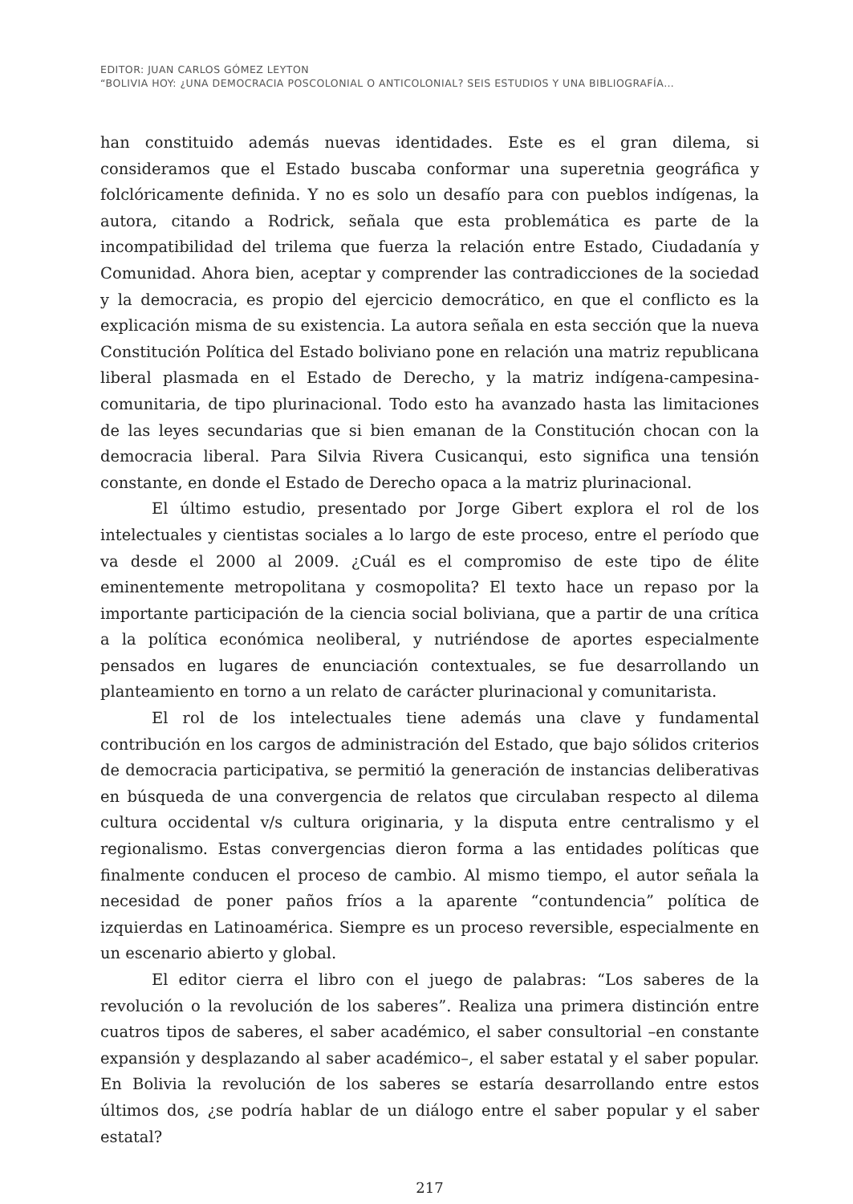EDITOR: JUAN CARLOS GÓMEZ LEYTON
“BOLIVIA HOY: ¿UNA DEMOCRACIA POSCOLONIAL O ANTICOLONIAL? SEIS ESTUDIOS Y UNA BIBLIOGRAFÍA…
han constituido además nuevas identidades. Este es el gran dilema, si consideramos que el Estado buscaba conformar una superetnia geográfica y folclóricamente definida. Y no es solo un desafío para con pueblos indígenas, la autora, citando a Rodrick, señala que esta problemática es parte de la incompatibilidad del trilema que fuerza la relación entre Estado, Ciudadanía y Comunidad. Ahora bien, aceptar y comprender las contradicciones de la sociedad y la democracia, es propio del ejercicio democrático, en que el conflicto es la explicación misma de su existencia. La autora señala en esta sección que la nueva Constitución Política del Estado boliviano pone en relación una matriz republicana liberal plasmada en el Estado de Derecho, y la matriz indígena-campesina-comunitaria, de tipo plurinacional. Todo esto ha avanzado hasta las limitaciones de las leyes secundarias que si bien emanan de la Constitución chocan con la democracia liberal. Para Silvia Rivera Cusicanqui, esto significa una tensión constante, en donde el Estado de Derecho opaca a la matriz plurinacional.
El último estudio, presentado por Jorge Gibert explora el rol de los intelectuales y cientistas sociales a lo largo de este proceso, entre el período que va desde el 2000 al 2009. ¿Cuál es el compromiso de este tipo de élite eminentemente metropolitana y cosmopolita? El texto hace un repaso por la importante participación de la ciencia social boliviana, que a partir de una crítica a la política económica neoliberal, y nutriéndose de aportes especialmente pensados en lugares de enunciación contextuales, se fue desarrollando un planteamiento en torno a un relato de carácter plurinacional y comunitarista.
El rol de los intelectuales tiene además una clave y fundamental contribución en los cargos de administración del Estado, que bajo sólidos criterios de democracia participativa, se permitió la generación de instancias deliberativas en búsqueda de una convergencia de relatos que circulaban respecto al dilema cultura occidental v/s cultura originaria, y la disputa entre centralismo y el regionalismo. Estas convergencias dieron forma a las entidades políticas que finalmente conducen el proceso de cambio. Al mismo tiempo, el autor señala la necesidad de poner paños fríos a la aparente “contundencia” política de izquierdas en Latinoamérica. Siempre es un proceso reversible, especialmente en un escenario abierto y global.
El editor cierra el libro con el juego de palabras: “Los saberes de la revolución o la revolución de los saberes”. Realiza una primera distinción entre cuatros tipos de saberes, el saber académico, el saber consultorial –en constante expansión y desplazando al saber académico–, el saber estatal y el saber popular. En Bolivia la revolución de los saberes se estaría desarrollando entre estos últimos dos, ¿se podría hablar de un diálogo entre el saber popular y el saber estatal?
217